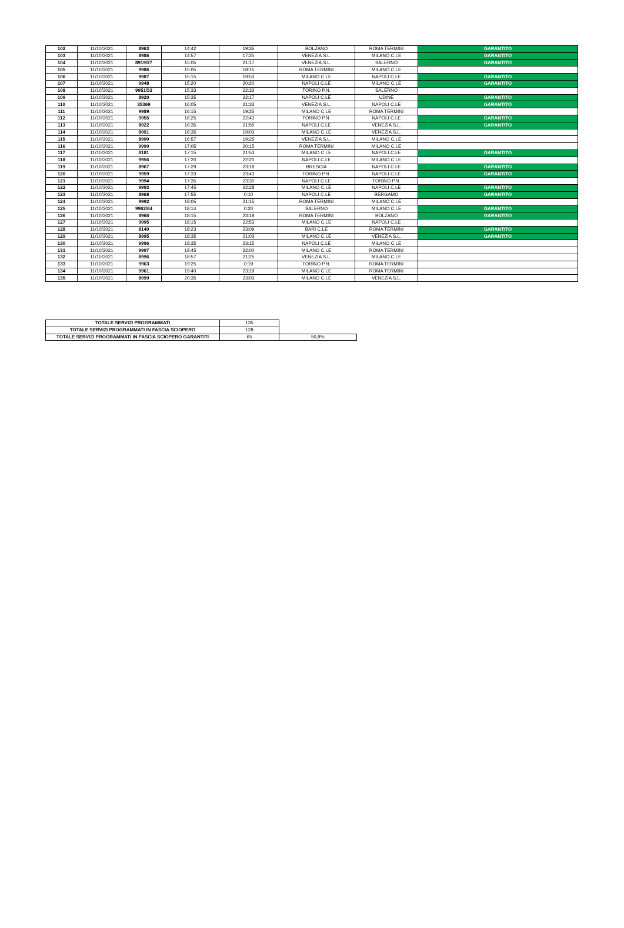| 102 | 11/10/2021 | 8963 | 14:42 | 19:35 | BOLZANO | ROMA TERMINI | GARANTITO |
| 103 | 11/10/2021 | 8986 | 14:57 | 17:25 | VENEZIA S.L. | MILANO C.LE | GARANTITO |
| 104 | 11/10/2021 | 8919/27 | 15:05 | 21:17 | VENEZIA S.L. | SALERNO | GARANTITO |
| 105 | 11/10/2021 | 9986 | 15:05 | 18:15 | ROMA TERMINI | MILANO C.LE | |
| 106 | 11/10/2021 | 9987 | 15:15 | 19:53 | MILANO C.LE | NAPOLI C.LE | GARANTITO |
| 107 | 11/10/2021 | 9948 | 15:20 | 20:20 | NAPOLI C.LE | MILANO C.LE | GARANTITO |
| 108 | 11/10/2021 | 9951/53 | 15:33 | 22:32 | TORINO P.N. | SALERNO | |
| 109 | 11/10/2021 | 8920 | 15:35 | 22:17 | NAPOLI C.LE | UDINE | GARANTITO |
| 110 | 11/10/2021 | 35369 | 16:05 | 21:33 | VENEZIA S.L. | NAPOLI C.LE | GARANTITO |
| 111 | 11/10/2021 | 9989 | 16:15 | 19:25 | MILANO C.LE | ROMA TERMINI | |
| 112 | 11/10/2021 | 9955 | 16:25 | 22:43 | TORINO P.N. | NAPOLI C.LE | GARANTITO |
| 113 | 11/10/2021 | 8922 | 16:35 | 21:55 | NAPOLI C.LE | VENEZIA S.L. | GARANTITO |
| 114 | 11/10/2021 | 8991 | 16:35 | 19:03 | MILANO C.LE | VENEZIA S.L. | |
| 115 | 11/10/2021 | 8990 | 16:57 | 19:25 | VENEZIA S.L. | MILANO C.LE | |
| 116 | 11/10/2021 | 9990 | 17:05 | 20:15 | ROMA TERMINI | MILANO C.LE | |
| 117 | 11/10/2021 | 8181 | 17:15 | 21:53 | MILANO C.LE | NAPOLI C.LE | GARANTITO |
| 118 | 11/10/2021 | 9956 | 17:20 | 22:20 | NAPOLI C.LE | MILANO C.LE | |
| 119 | 11/10/2021 | 8967 | 17:29 | 23:18 | BRESCIA | NAPOLI C.LE | GARANTITO |
| 120 | 11/10/2021 | 9959 | 17:33 | 23:43 | TORINO P.N. | NAPOLI C.LE | GARANTITO |
| 121 | 11/10/2021 | 9994 | 17:35 | 23:30 | NAPOLI C.LE | TORINO P.N. | |
| 122 | 11/10/2021 | 9993 | 17:45 | 22:28 | MILANO C.LE | NAPOLI C.LE | GARANTITO |
| 123 | 11/10/2021 | 8968 | 17:55 | 0:10 | NAPOLI C.LE | BERGAMO | GARANTITO |
| 124 | 11/10/2021 | 9992 | 18:05 | 21:15 | ROMA TERMINI | MILANO C.LE | |
| 125 | 11/10/2021 | 9962/64 | 18:14 | 0:20 | SALERNO | MILANO C.LE | GARANTITO |
| 126 | 11/10/2021 | 8966 | 18:15 | 23:18 | ROMA TERMINI | BOLZANO | GARANTITO |
| 127 | 11/10/2021 | 9995 | 18:15 | 22:53 | MILANO C.LE | NAPOLI C.LE | |
| 128 | 11/10/2021 | 8140 | 18:23 | 23:09 | BARI C.LE | ROMA TERMINI | GARANTITO |
| 129 | 11/10/2021 | 8995 | 18:35 | 21:03 | MILANO C.LE | VENEZIA S.L. | GARANTITO |
| 130 | 11/10/2021 | 9996 | 18:35 | 23:15 | NAPOLI C.LE | MILANO C.LE | |
| 131 | 11/10/2021 | 9997 | 18:45 | 22:00 | MILANO C.LE | ROMA TERMINI | |
| 132 | 11/10/2021 | 8996 | 18:57 | 21:25 | VENEZIA S.L. | MILANO C.LE | |
| 133 | 11/10/2021 | 9963 | 19:25 | 0:19 | TORINO P.N. | ROMA TERMINI | |
| 134 | 11/10/2021 | 9961 | 19:40 | 23:19 | MILANO C.LE | ROMA TERMINI | |
| 135 | 11/10/2021 | 8999 | 20:35 | 23:03 | MILANO C.LE | VENEZIA S.L. | |
| TOTALE SERVIZI PROGRAMMATI | 135 | |
| TOTALE SERVIZI PROGRAMMATI IN FASCIA SCIOPERO | 128 | |
| TOTALE SERVIZI PROGRAMMATI IN FASCIA SCIOPERO GARANTITI | 65 | 50,8% |